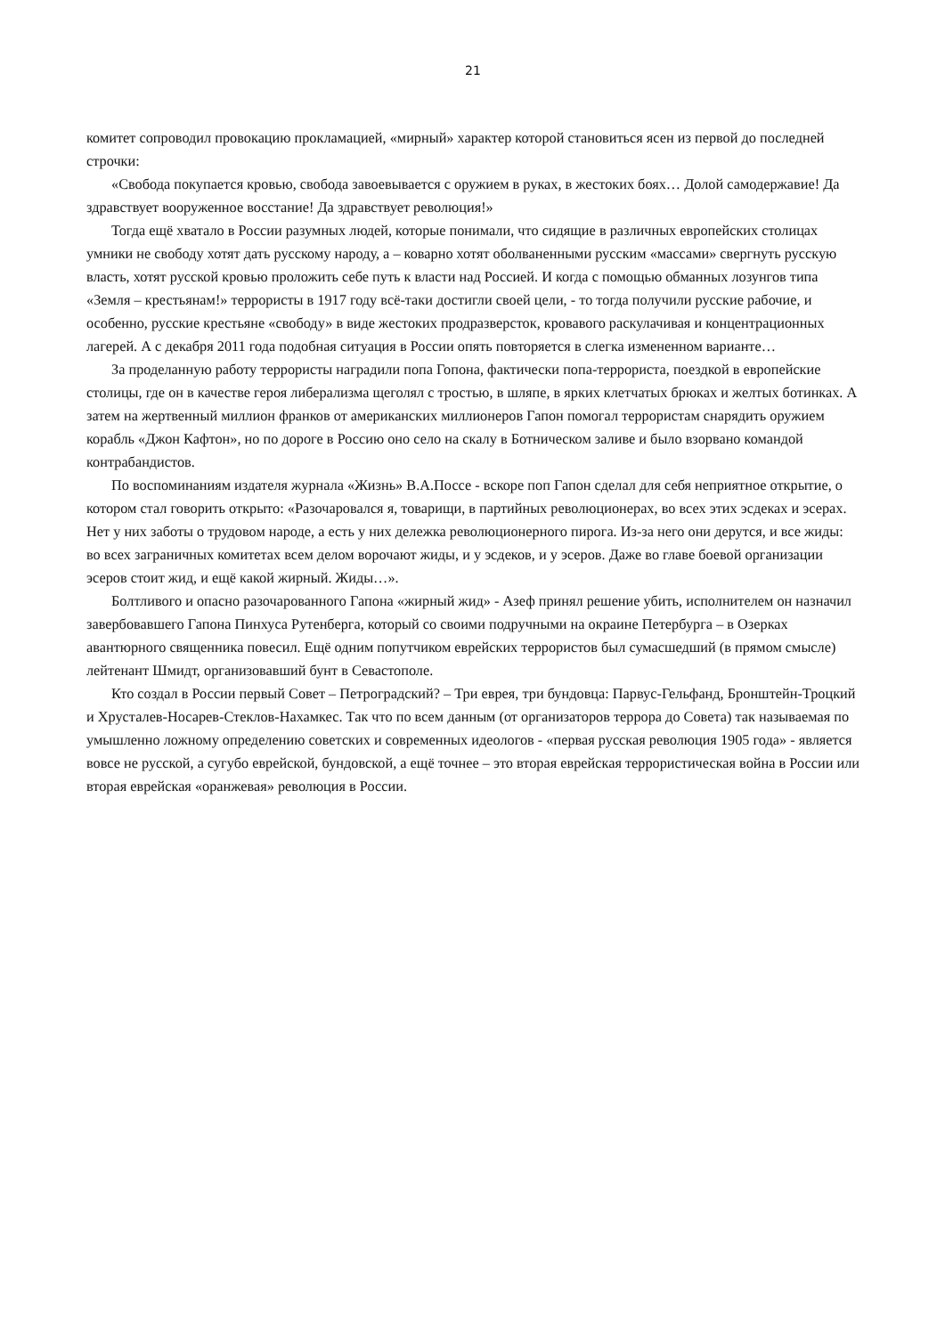21
комитет сопроводил провокацию прокламацией, «мирный» характер которой становиться ясен из первой до последней строчки:
«Свобода покупается кровью, свобода завоевывается с оружием в руках, в жестоких боях… Долой самодержавие! Да здравствует вооруженное восстание! Да здравствует революция!»
Тогда ещё хватало в России разумных людей, которые понимали, что сидящие в различных европейских столицах умники не свободу хотят дать русскому народу, а – коварно хотят оболваненными русским «массами» свергнуть русскую власть, хотят русской кровью проложить себе путь к власти над Россией. И когда с помощью обманных лозунгов типа «Земля – крестьянам!» террористы в 1917 году всё-таки достигли своей цели, - то тогда получили русские рабочие, и особенно, русские крестьяне «свободу» в виде жестоких продразверсток, кровавого раскулачивая и концентрационных лагерей. А с декабря 2011 года подобная ситуация в России опять повторяется в слегка измененном варианте…
За проделанную работу террористы наградили попа Гопона, фактически попа-террориста, поездкой в европейские столицы, где он в качестве героя либерализма щеголял с тростью, в шляпе, в ярких клетчатых брюках и желтых ботинках. А затем на жертвенный миллион франков от американских миллионеров Гапон помогал террористам снарядить оружием корабль «Джон Кафтон», но по дороге в Россию оно село на скалу в Ботническом заливе и было взорвано командой контрабандистов.
По воспоминаниям издателя журнала «Жизнь» В.А.Поссе - вскоре поп Гапон сделал для себя неприятное открытие, о котором стал говорить открыто: «Разочаровался я, товарищи, в партийных революционерах, во всех этих эсдеках и эсерах. Нет у них заботы о трудовом народе, а есть у них дележка революционерного пирога. Из-за него они дерутся, и все жиды: во всех заграничных комитетах всем делом ворочают жиды, и у эсдеков, и у эсеров. Даже во главе боевой организации эсеров стоит жид, и ещё какой жирный. Жиды…».
Болтливого и опасно разочарованного Гапона «жирный жид» - Азеф принял решение убить, исполнителем он назначил завербовавшего Гапона Пинхуса Рутенберга, который со своими подручными на окраине Петербурга – в Озерках авантюрного священника повесил. Ещё одним попутчиком еврейских террористов был сумасшедший (в прямом смысле) лейтенант Шмидт, организовавший бунт в Севастополе.
Кто создал в России первый Совет – Петроградский? – Три еврея, три бундовца: Парвус-Гельфанд, Бронштейн-Троцкий и Хрусталев-Носарев-Стеклов-Нахамкес. Так что по всем данным (от организаторов террора до Совета) так называемая по умышленно ложному определению советских и современных идеологов - «первая русская революция 1905 года» - является вовсе не русской, а сугубо еврейской, бундовской, а ещё точнее – это вторая еврейская террористическая война в России или вторая еврейская «оранжевая» революция в России.